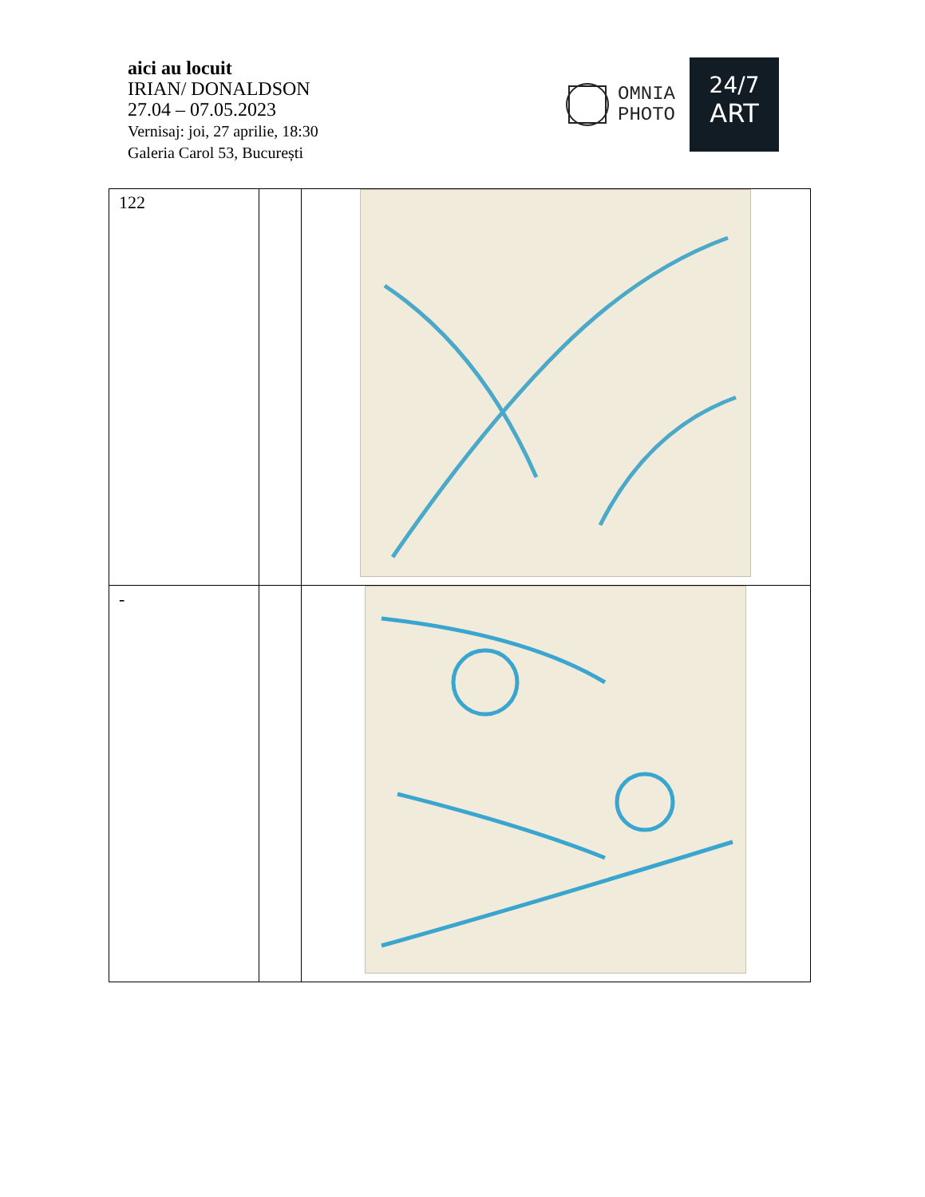aici au locuit
IRIAN/ DONALDSON
27.04 – 07.05.2023
Vernisaj: joi, 27 aprilie, 18:30
Galeria Carol 53, București
OMNIA
PHOTO
24/7
ART
| 122 | | |
| - | | |